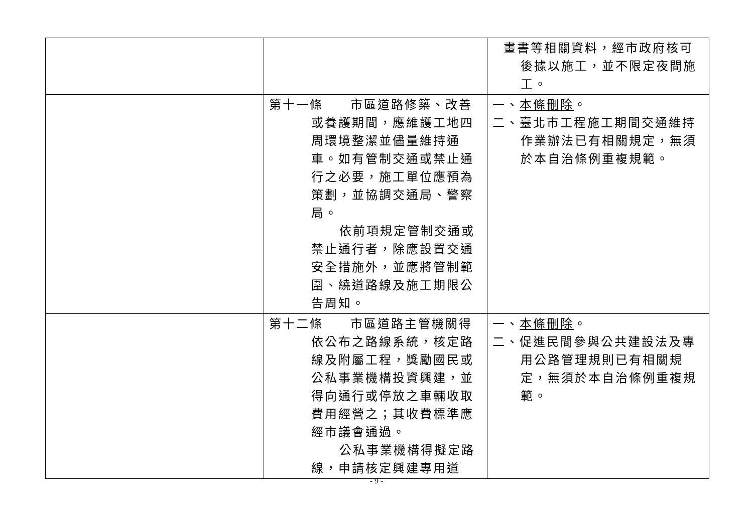| | | 畫書等相關資料，經市政府核可後據以施工，並不限定夜間施工。 |
| | 第十一條 市區道路修築、改善或養護期間，應維護工地四周環境整潔並儘量維持通車。如有管制交通或禁止通行之必要，施工單位應預為策劃，並協調交通局、警察局。 依前項規定管制交通或禁止通行者，除應設置交通安全措施外，並應將管制範圍、繞道路線及施工期限公告周知。 | 一、 本條刪除 。 二、臺北市工程施工期間交通維持作業辦法已有相關規定，無須於本自治條例重複規範。 |
| | 第十二條 市區道路主管機關得依公布之路線系統，核定路線及附屬工程，獎勵國民或公私事業機構投資興建，並得向通行或停放之車輛收取費用經營之；其收費標準應經市議會通過。 公私事業機構得擬定路線，申請核定興建專用道 | 一、 本條刪除 。 二、促進民間參與公共建設法及專用公路管理規則已有相關規定，無須於本自治條例重複規範。 |
- 9 -